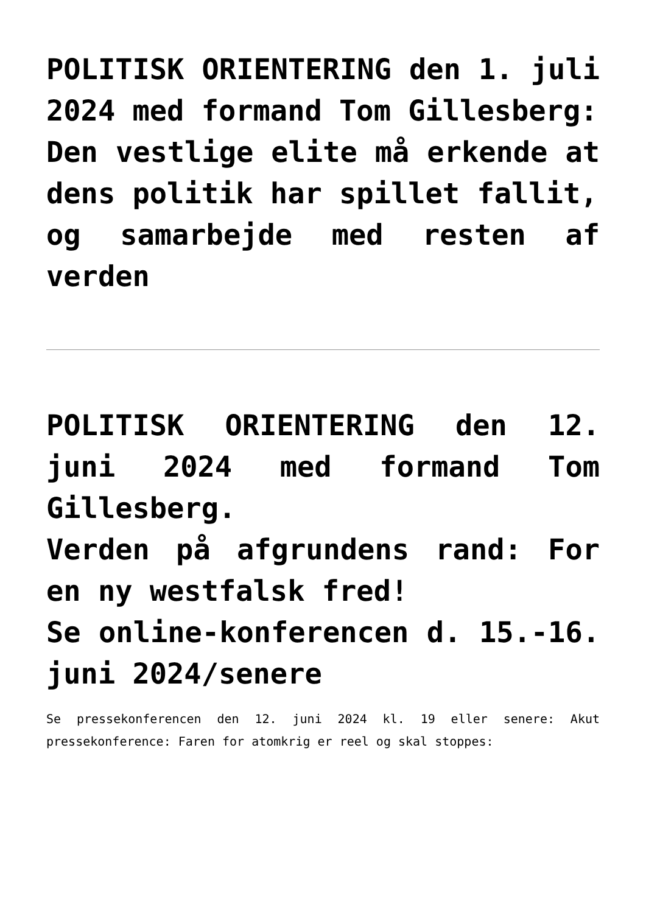POLITISK ORIENTERING den 1. juli 2024 med formand Tom Gillesberg:
Den vestlige elite må erkende at dens politik har spillet fallit,
og samarbejde med resten af verden
POLITISK ORIENTERING den 12. juni 2024 med formand Tom Gillesberg.
Verden på afgrundens rand: For en ny westfalsk fred!
Se online-konferencen d. 15.-16. juni 2024/senere
Se pressekonferencen den 12. juni 2024 kl. 19 eller senere: Akut pressekonference: Faren for atomkrig er reel og skal stoppes: